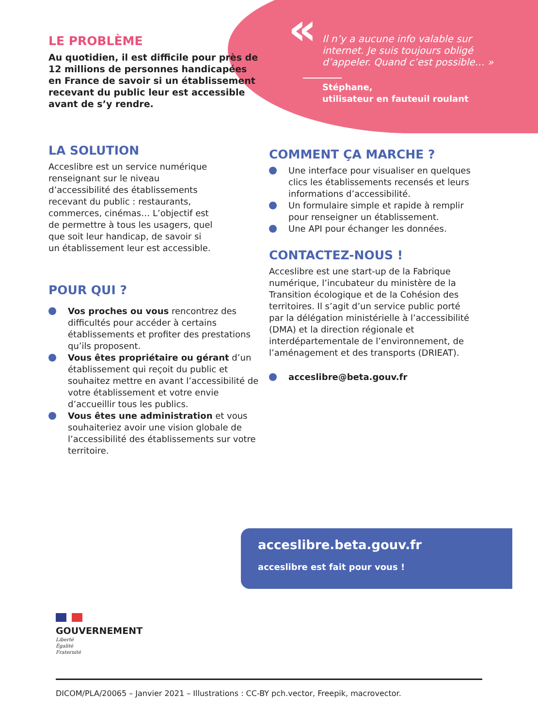LE PROBLÈME
Au quotidien, il est difficile pour près de 12 millions de personnes handicapées en France de savoir si un établissement recevant du public leur est accessible avant de s’y rendre.
«
Il n’y a aucune info valable sur internet. Je suis toujours obligé d’appeler. Quand c’est possible… »
Stéphane,
utilisateur en fauteuil roulant
LA SOLUTION
Acceslibre est un service numérique renseignant sur le niveau d’accessibilité des établissements recevant du public : restaurants, commerces, cinémas… L’objectif est de permettre à tous les usagers, quel que soit leur handicap, de savoir si un établissement leur est accessible.
POUR QUI ?
Vos proches ou vous rencontrez des difficultés pour accéder à certains établissements et profiter des prestations qu’ils proposent.
Vous êtes propriétaire ou gérant d’un établissement qui reçoit du public et souhaitez mettre en avant l’accessibilité de votre établissement et votre envie d’accueillir tous les publics.
Vous êtes une administration et vous souhaiteriez avoir une vision globale de l’accessibilité des établissements sur votre territoire.
COMMENT ÇA MARCHE ?
Une interface pour visualiser en quelques clics les établissements recensés et leurs informations d’accessibilité.
Un formulaire simple et rapide à remplir pour renseigner un établissement.
Une API pour échanger les données.
CONTACTEZ-NOUS !
Acceslibre est une start-up de la Fabrique numérique, l’incubateur du ministère de la Transition écologique et de la Cohésion des territoires. Il s’agit d’un service public porté par la délégation ministérielle à l’accessibilité (DMA) et la direction régionale et interdépartementale de l’environnement, de l’aménagement et des transports (DRIEAT).
acceslibre@beta.gouv.fr
acceslibre.beta.gouv.fr
acceslibre est fait pour vous !
GOUVERNEMENT
Liberté
Égalité
Fraternité
DICOM/PLA/20065 – Janvier 2021 – Illustrations : CC-BY pch.vector, Freepik, macrovector.